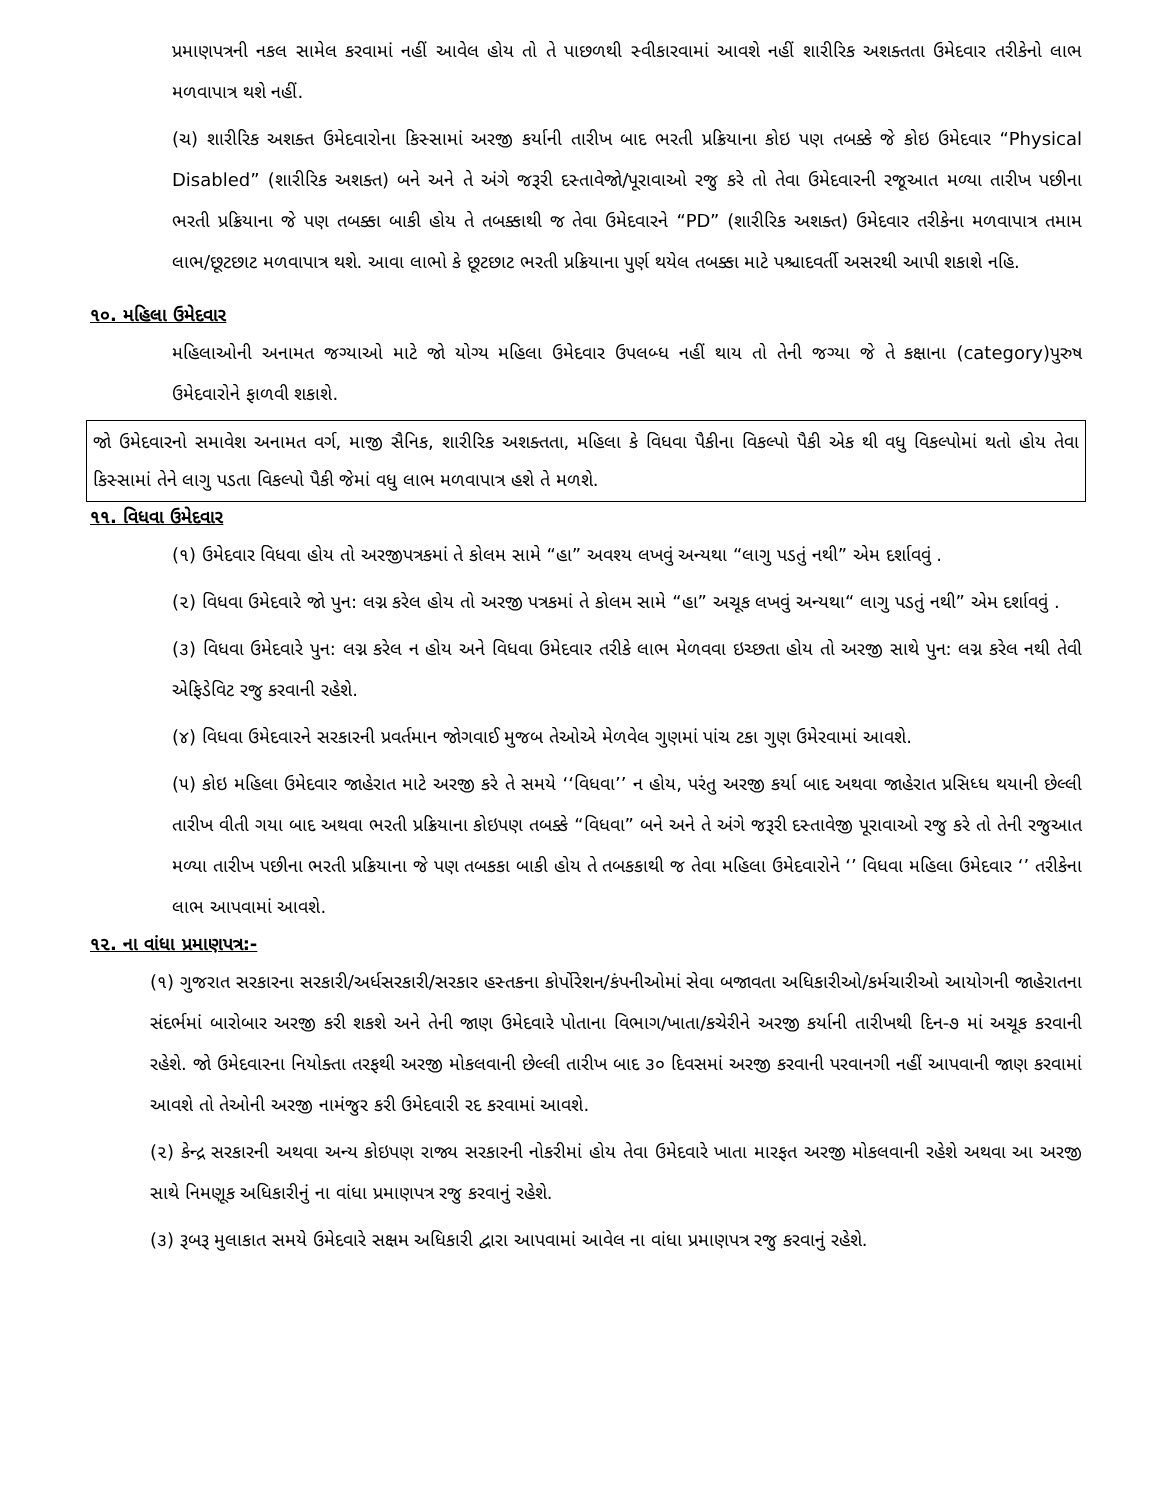પ્રમાણપત્રની નકલ સામેલ કરવામાં નહીં આવેલ હોય તો તે પાછળથી સ્વીકારવામાં આવશે નહીં શારીરિક અશક્તતા ઉમેદવાર તરીકેનો લાભ મળવાપાત્ર થશે નહીં.
(ચ) શારીરિક અશક્ત ઉમેદવારોના કિસ્સામાં અરજી કર્યાની તારીખ બાદ ભરતી પ્રક્રિયાના કોઇ પણ તબક્કે જે કોઇ ઉમેદવાર “Physical Disabled” (શારીરિક અશક્ત) બને અને તે અંગે જરૂરી દસ્તાવેજો/પૂરાવાઓ રજુ કરે તો તેવા ઉમેદવારની રજૂઆત મળ્યા તારીખ પછીના ભરતી પ્રક્રિયાના જે પણ તબક્કા બાકી હોય તે તબક્કાથી જ તેવા ઉમેદવારને “PD” (શારીરિક અશક્ત) ઉમેદવાર તરીકેના મળવાપાત્ર તમામ લાભ/છૂટછાટ મળવાપાત્ર થશે. આવા લાભો કે છૂટછાટ ભરતી પ્રક્રિયાના પુર્ણ થયેલ તબક્કા માટે પશ્ચાદવર્તી અસરથી આપી શકાશે નહિ.
૧૦. મહિલા ઉમેદવાર
મહિલાઓની અનામત જગ્યાઓ માટે જો યોગ્ય મહિલા ઉમેદવાર ઉપલબ્ધ નહીં થાય તો તેની જગ્યા જે તે કક્ષાના (category)પુરુષ ઉમેદવારોને ફાળવી શકાશે.
જો ઉમેદવારનો સમાવેશ અનામત વર્ગ, માજી સૈનિક, શારીરિક અશક્તતા, મહિલા કે વિધવા પૈકીના વિકલ્પો પૈકી એક થી વધુ વિકલ્પોમાં થતો હોય તેવા કિસ્સામાં તેને લાગુ પડતા વિકલ્પો પૈકી જેમાં વધુ લાભ મળવાપાત્ર હશે તે મળશે.
૧૧. વિધવા ઉમેદવાર
(૧) ઉમેદવાર વિધવા હોય તો અરજીપત્રકમાં તે કોલમ સામે “હા” અવશ્ય લખવું અન્યથા “લાગુ પડતું નથી” એમ દર્શાવવું .
(૨) વિધવા ઉમેદવારે જો પુન: લગ્ન કરેલ હોય તો અરજી પત્રકમાં તે કોલમ સામે “હા” અચૂક લખવું અન્યથા“ લાગુ પડતું નથી” એમ દર્શાવવું .
(૩) વિધવા ઉમેદવારે પુન: લગ્ન કરેલ ન હોય અને વિધવા ઉમેદવાર તરીકે લાભ મેળવવા ઇચ્છતા હોય તો અરજી સાથે પુન: લગ્ન કરેલ નથી તેવી એફિડેવિટ રજુ કરવાની રહેશે.
(૪) વિધવા ઉમેદવારને સરકારની પ્રવર્તમાન જોગવાઈ મુજબ તેઓએ મેળવેલ ગુણમાં પાંચ ટકા ગુણ ઉમેરવામાં આવશે.
(૫) કોઇ મહિલા ઉમેદવાર જાહેરાત માટે અરજી કરે તે સમયે ‘‘વિધવા’’ ન હોય, પરંતુ અરજી કર્યા બાદ અથવા જાહેરાત પ્રસિધ્ધ થયાની છેલ્લી તારીખ વીતી ગયા બાદ અથવા ભરતી પ્રક્રિયાના કોઇપણ તબક્કે “વિધવા” બને અને તે અંગે જરૂરી દસ્તાવેજી પૂરાવાઓ રજુ કરે તો તેની રજુઆત મળ્યા તારીખ પછીના ભરતી પ્રક્રિયાના જે પણ તબકકા બાકી હોય તે તબકકાથી જ તેવા મહિલા ઉમેદવારોને ‘’ વિધવા મહિલા ઉમેદવાર ‘’ તરીકેના લાભ આપવામાં આવશે.
૧૨. ના વાંધા પ્રમાણપત્ર:-
(૧) ગુજરાત સરકારના સરકારી/અર્ધસરકારી/સરકાર હસ્તકના કોર્પોરેશન/કંપનીઓમાં સેવા બજાવતા અધિકારીઓ/કર્મચારીઓ આયોગની જાહેરાતના સંદર્ભમાં બારોબાર અરજી કરી શકશે અને તેની જાણ ઉમેદવારે પોતાના વિભાગ/ખાતા/કચેરીને અરજી કર્યાની તારીખથી દિન-૭ માં અચૂક કરવાની રહેશે. જો ઉમેદવારના નિયોક્તા તરફથી અરજી મોકલવાની છેલ્લી તારીખ બાદ ૩૦ દિવસમાં અરજી કરવાની પરવાનગી નહીં આપવાની જાણ કરવામાં આવશે તો તેઓની અરજી નામંજુર કરી ઉમેદવારી રદ કરવામાં આવશે.
(૨) કેન્દ્ર સરકારની અથવા અન્ય કોઇપણ રાજ્ય સરકારની નોકરીમાં હોય તેવા ઉમેદવારે ખાતા મારફત અરજી મોકલવાની રહેશે અથવા આ અરજી સાથે નિમણૂક અધિકારીનું ના વાંધા પ્રમાણપત્ર રજુ કરવાનું રહેશે.
(૩) રૂબરૂ મુલાકાત સમયે ઉમેદવારે સક્ષમ અધિકારી દ્વારા આપવામાં આવેલ ના વાંધા પ્રમાણપત્ર રજુ કરવાનું રહેશે.